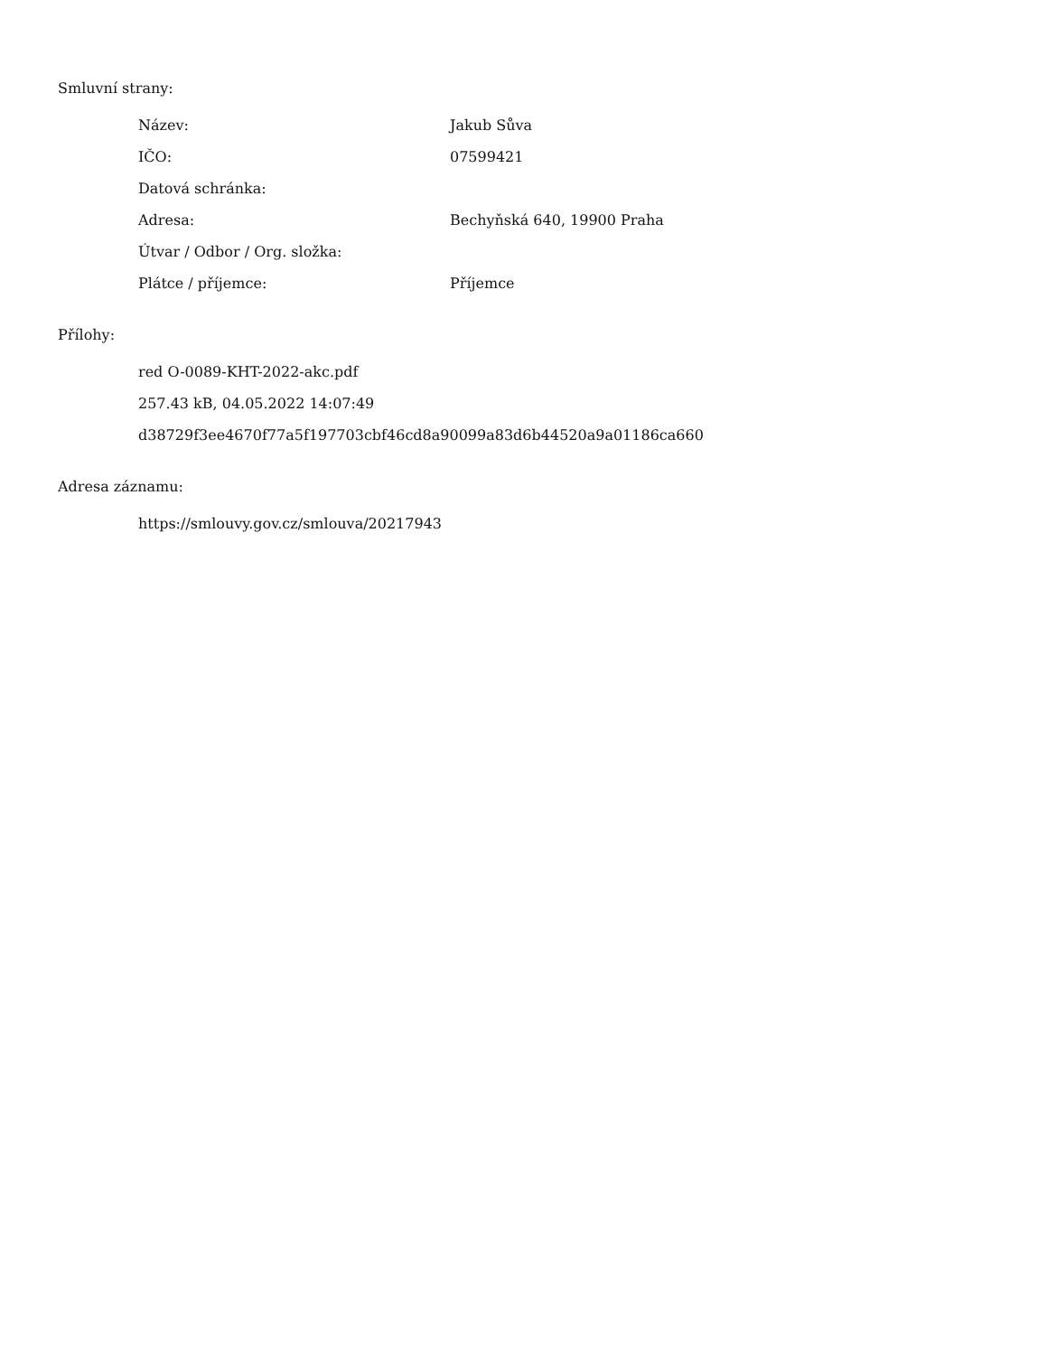Smluvní strany:
| Název: | Jakub Sůva |
| IČO: | 07599421 |
| Datová schránka: | |
| Adresa: | Bechyňská 640, 19900 Praha |
| Útvar / Odbor / Org. složka: | |
| Plátce / příjemce: | Příjemce |
Přílohy:
red O-0089-KHT-2022-akc.pdf
257.43 kB, 04.05.2022 14:07:49
d38729f3ee4670f77a5f197703cbf46cd8a90099a83d6b44520a9a01186ca660
Adresa záznamu:
https://smlouvy.gov.cz/smlouva/20217943